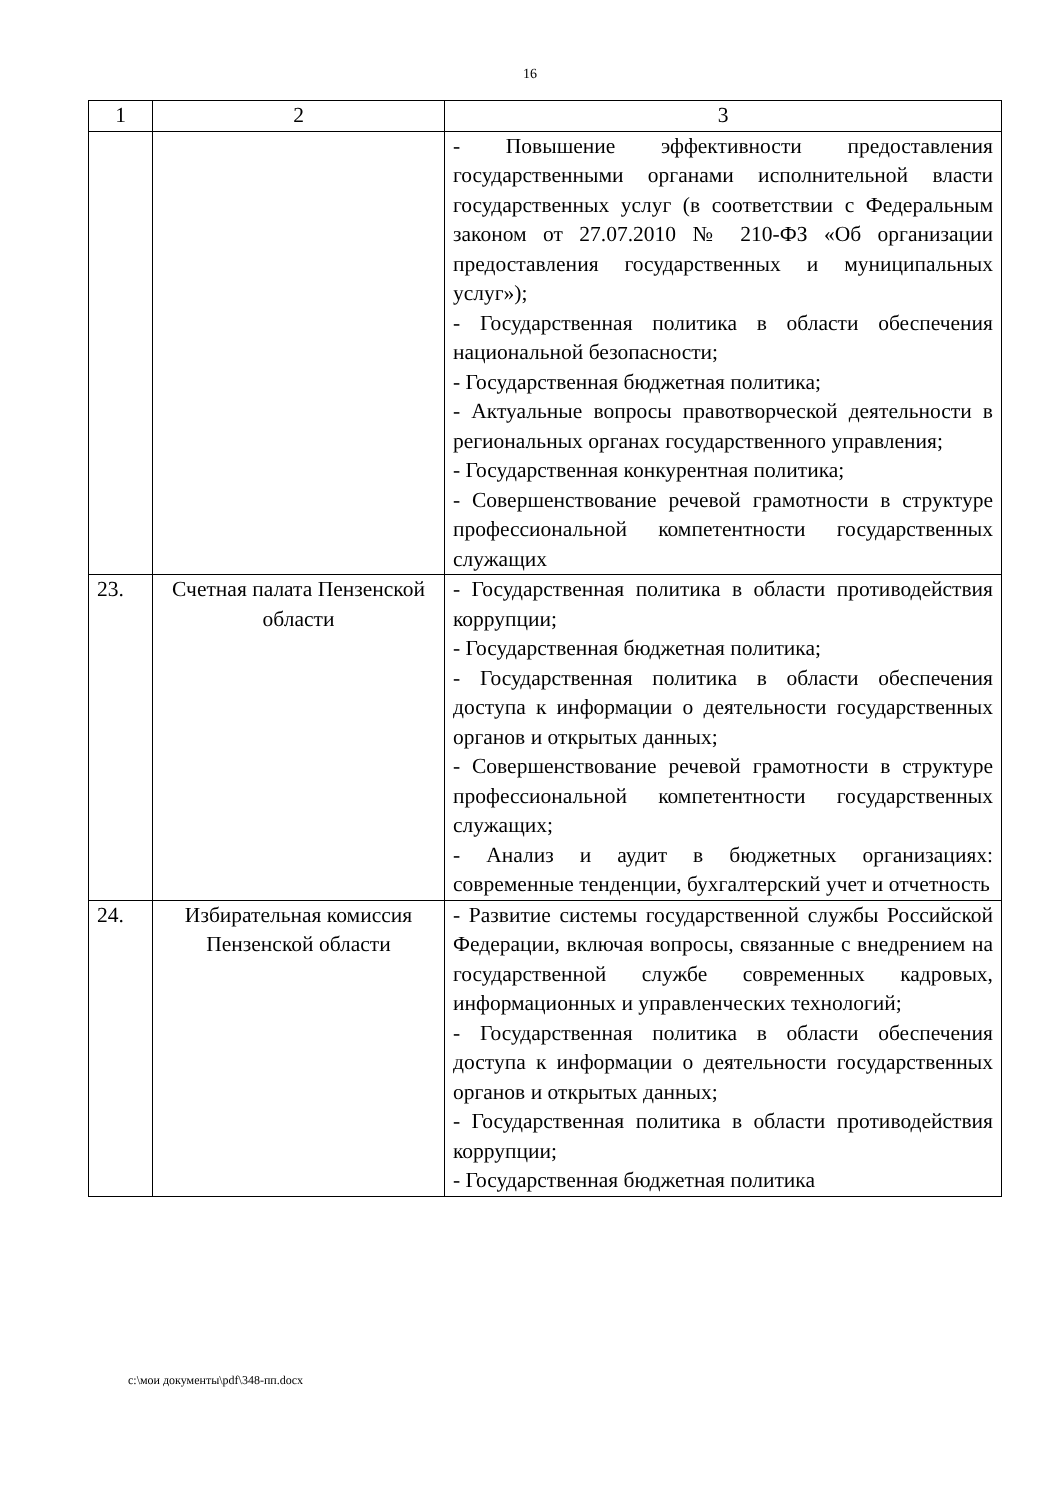16
| 1 | 2 | 3 |
| --- | --- | --- |
| | | - Повышение эффективности предоставления государственными органами исполнительной власти государственных услуг (в соответствии с Федеральным законом от 27.07.2010 № 210-ФЗ «Об организации предоставления государственных и муниципальных услуг»); - Государственная политика в области обеспечения национальной безопасности; - Государственная бюджетная политика; - Актуальные вопросы правотворческой деятельности в региональных органах государственного управления; - Государственная конкурентная политика; - Совершенствование речевой грамотности в структуре профессиональной компетентности государственных служащих |
| 23. | Счетная палата Пензенской области | - Государственная политика в области противодействия коррупции; - Государственная бюджетная политика; - Государственная политика в области обеспечения доступа к информации о деятельности государственных органов и открытых данных; - Совершенствование речевой грамотности в структуре профессиональной компетентности государственных служащих; - Анализ и аудит в бюджетных организациях: современные тенденции, бухгалтерский учет и отчетность |
| 24. | Избирательная комиссия Пензенской области | - Развитие системы государственной службы Российской Федерации, включая вопросы, связанные с внедрением на государственной службе современных кадровых, информационных и управленческих технологий; - Государственная политика в области обеспечения доступа к информации о деятельности государственных органов и открытых данных; - Государственная политика в области противодействия коррупции; - Государственная бюджетная политика |
c:\мои документы\pdf\348-пп.docx